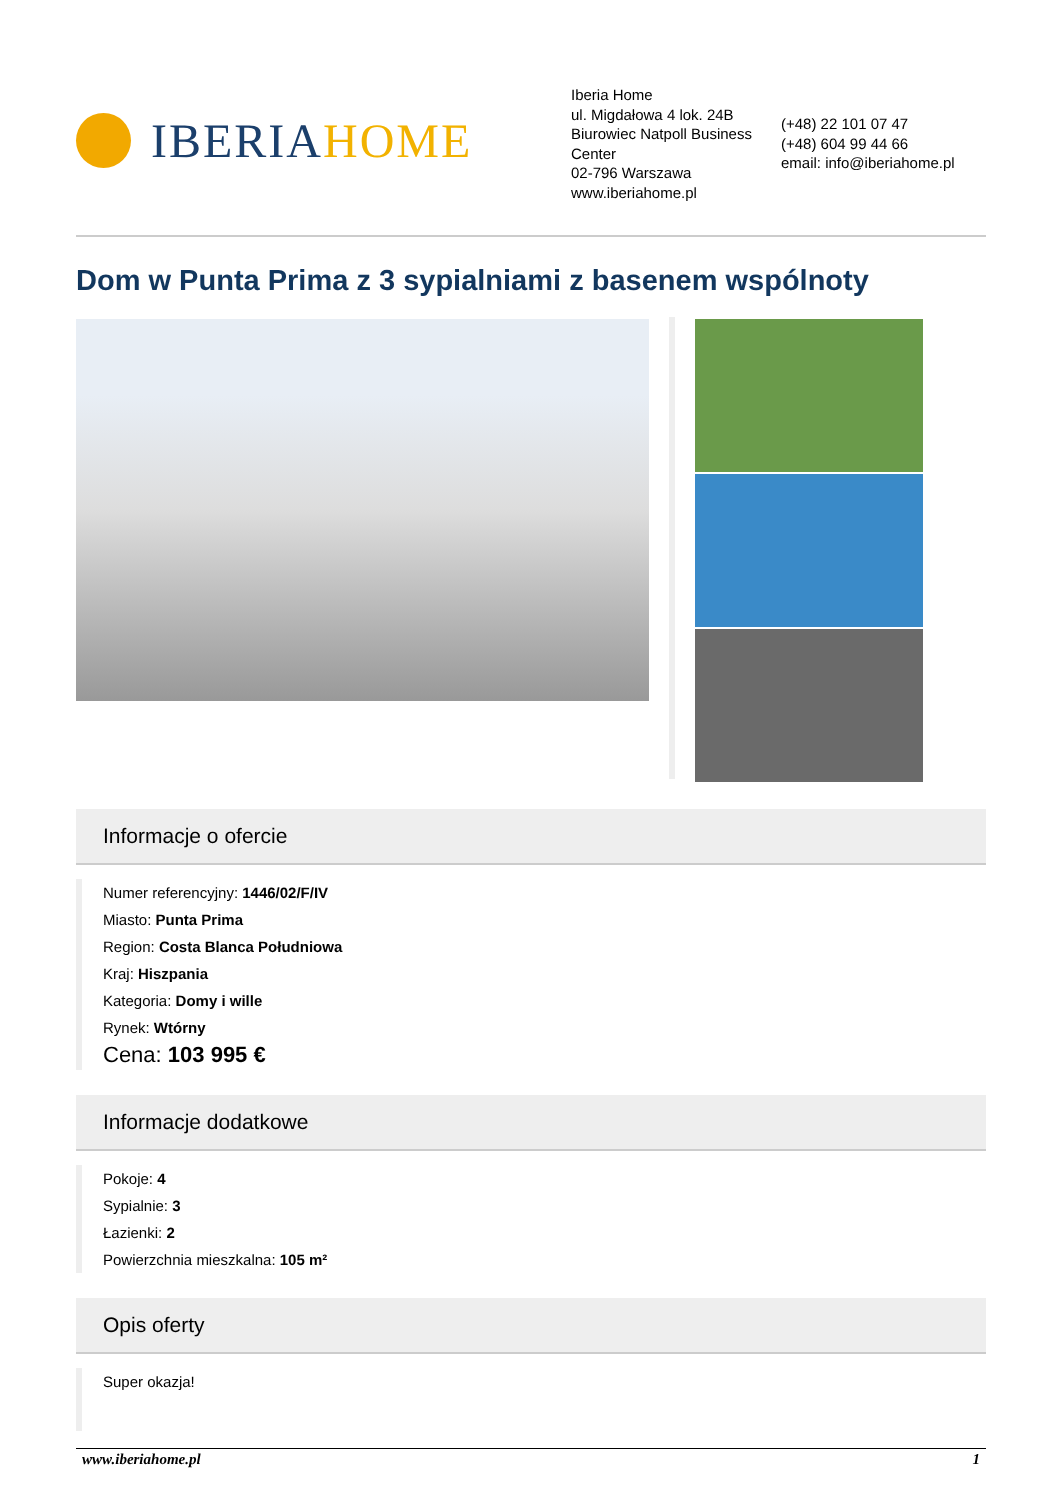IBERIAHOME
Iberia Home
ul. Migdałowa 4 lok. 24B
Biurowiec Natpoll Business Center
02-796 Warszawa
www.iberiahome.pl
(+48) 22 101 07 47
(+48) 604 99 44 66
email: info@iberiahome.pl
Dom w Punta Prima z 3 sypialniami z basenem wspólnoty
Informacje o ofercie
Numer referencyjny: 1446/02/F/IV
Miasto: Punta Prima
Region: Costa Blanca Południowa
Kraj: Hiszpania
Kategoria: Domy i wille
Rynek: Wtórny
Cena: 103 995 €
Informacje dodatkowe
Pokoje: 4
Sypialnie: 3
Łazienki: 2
Powierzchnia mieszkalna: 105 m²
Opis oferty
Super okazja!
www.iberiahome.pl 1